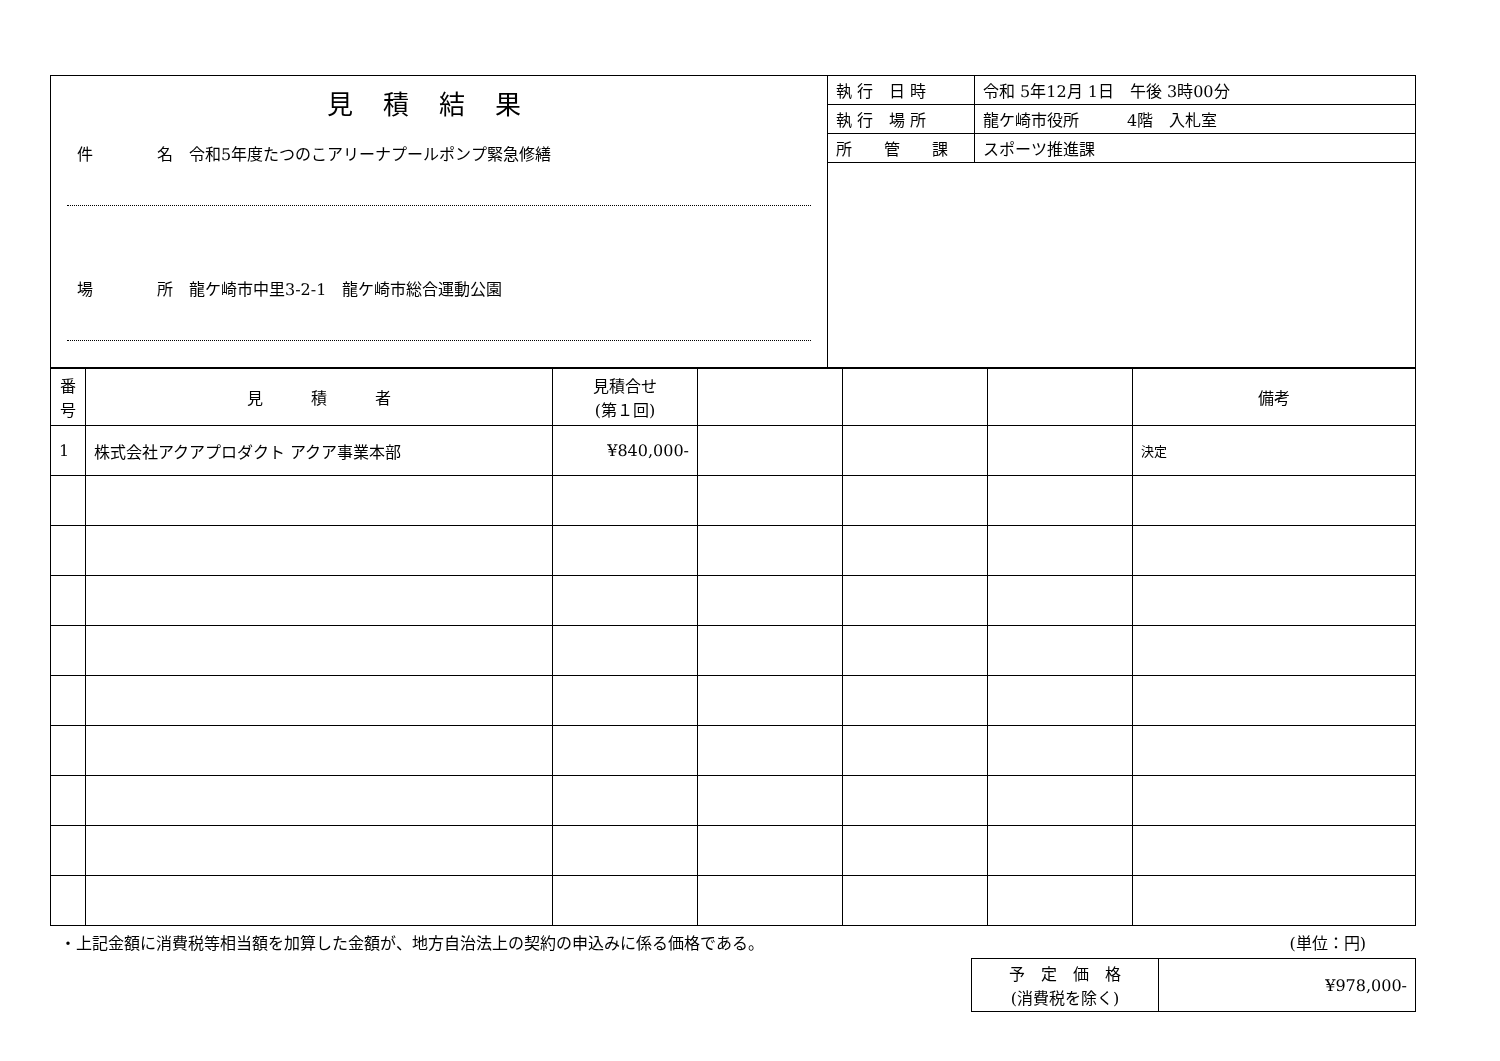| 見積結果 件 名 令和5年度たつのこアリーナプールポンプ緊急修繕 場 所 龍ケ崎市中里3-2-1 龍ケ崎市総合運動公園 | 執 行 日 時 | 令和 5年12月 1日 午後 3時00分 |
| | 執 行 場 所 | 龍ケ崎市役所 4階 入札室 |
| | 所 管 課 | スポーツ推進課 |
| 番 号 | 見 積 者 | 見積合せ (第１回) | | | | 備考 |
| --- | --- | --- | --- | --- | --- | --- |
| 1 | 株式会社アクアプロダクト アクア事業本部 | ¥840,000- | | | | 決定 |
・上記金額に消費税等相当額を加算した金額が、地方自治法上の契約の申込みに係る価格である。 (単位：円)
| 予 定 価 格 (消費税を除く) | ¥978,000- |